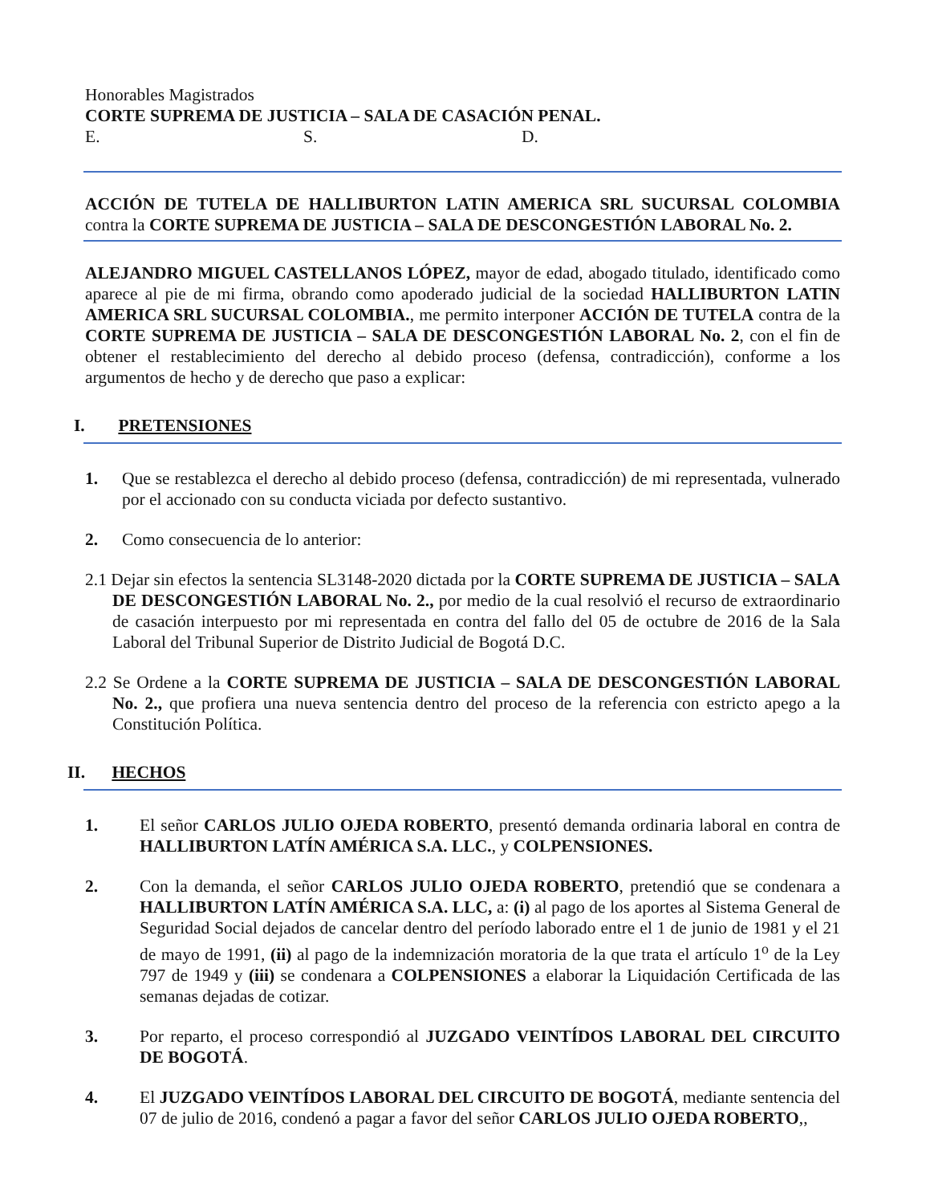Honorables Magistrados
CORTE SUPREMA DE JUSTICIA – SALA DE CASACIÓN PENAL.
E. S. D.
ACCIÓN DE TUTELA DE HALLIBURTON LATIN AMERICA SRL SUCURSAL COLOMBIA contra la CORTE SUPREMA DE JUSTICIA – SALA DE DESCONGESTIÓN LABORAL No. 2.
ALEJANDRO MIGUEL CASTELLANOS LÓPEZ, mayor de edad, abogado titulado, identificado como aparece al pie de mi firma, obrando como apoderado judicial de la sociedad HALLIBURTON LATIN AMERICA SRL SUCURSAL COLOMBIA., me permito interponer ACCIÓN DE TUTELA contra de la CORTE SUPREMA DE JUSTICIA – SALA DE DESCONGESTIÓN LABORAL No. 2, con el fin de obtener el restablecimiento del derecho al debido proceso (defensa, contradicción), conforme a los argumentos de hecho y de derecho que paso a explicar:
I. PRETENSIONES
1. Que se restablezca el derecho al debido proceso (defensa, contradicción) de mi representada, vulnerado por el accionado con su conducta viciada por defecto sustantivo.
2. Como consecuencia de lo anterior:
2.1 Dejar sin efectos la sentencia SL3148-2020 dictada por la CORTE SUPREMA DE JUSTICIA – SALA DE DESCONGESTIÓN LABORAL No. 2., por medio de la cual resolvió el recurso de extraordinario de casación interpuesto por mi representada en contra del fallo del 05 de octubre de 2016 de la Sala Laboral del Tribunal Superior de Distrito Judicial de Bogotá D.C.
2.2 Se Ordene a la CORTE SUPREMA DE JUSTICIA – SALA DE DESCONGESTIÓN LABORAL No. 2., que profiera una nueva sentencia dentro del proceso de la referencia con estricto apego a la Constitución Política.
II. HECHOS
1. El señor CARLOS JULIO OJEDA ROBERTO, presentó demanda ordinaria laboral en contra de HALLIBURTON LATÍN AMÉRICA S.A. LLC., y COLPENSIONES.
2. Con la demanda, el señor CARLOS JULIO OJEDA ROBERTO, pretendió que se condenara a HALLIBURTON LATÍN AMÉRICA S.A. LLC, a: (i) al pago de los aportes al Sistema General de Seguridad Social dejados de cancelar dentro del período laborado entre el 1 de junio de 1981 y el 21 de mayo de 1991, (ii) al pago de la indemnización moratoria de la que trata el artículo 1<sup>o</sup> de la Ley 797 de 1949 y (iii) se condenara a COLPENSIONES a elaborar la Liquidación Certificada de las semanas dejadas de cotizar.
3. Por reparto, el proceso correspondió al JUZGADO VEINTÍDOS LABORAL DEL CIRCUITO DE BOGOTÁ.
4. El JUZGADO VEINTÍDOS LABORAL DEL CIRCUITO DE BOGOTÁ, mediante sentencia del 07 de julio de 2016, condenó a pagar a favor del señor CARLOS JULIO OJEDA ROBERTO,,